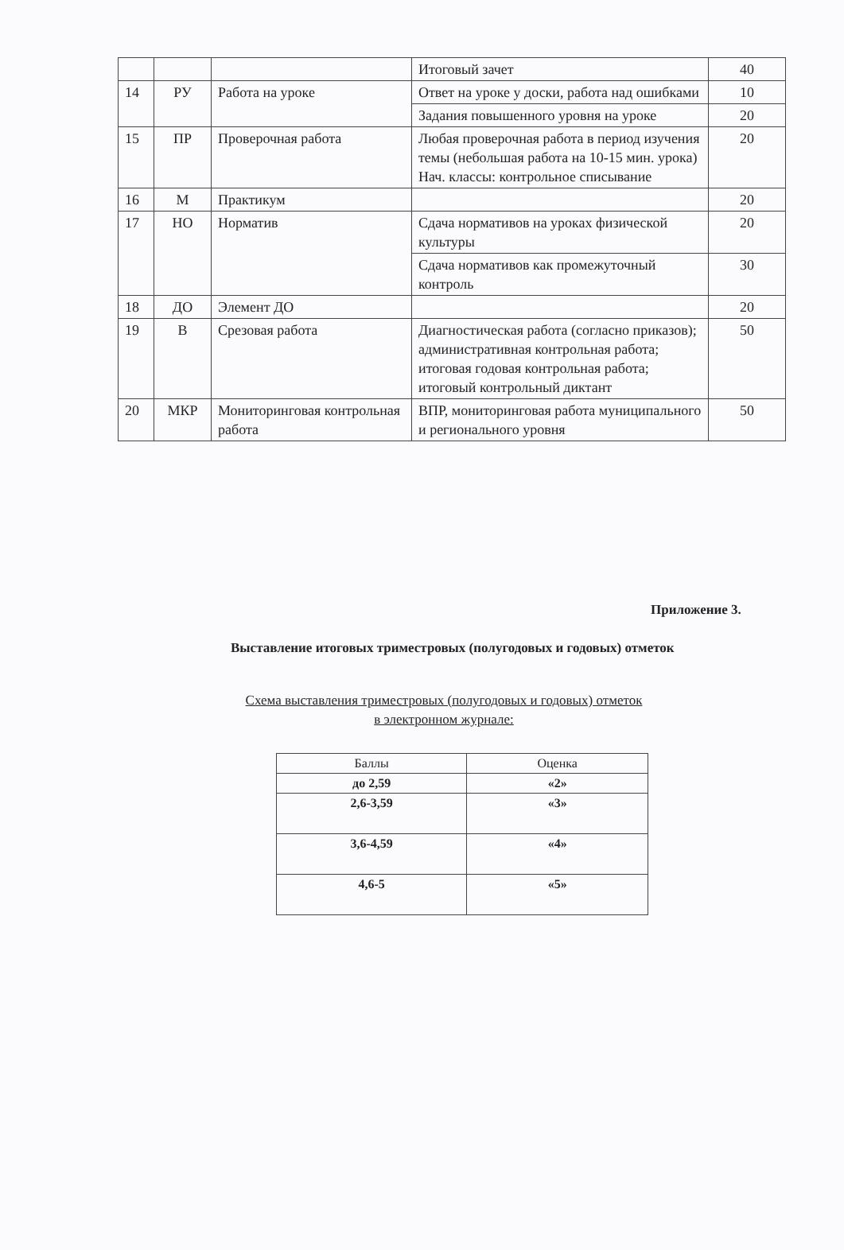| | | | Итоговый зачет | 40 |
| 14 | РУ | Работа на уроке | Ответ на уроке у доски, работа над ошибками | 10 |
| | | | Задания повышенного уровня на уроке | 20 |
| 15 | ПР | Проверочная работа | Любая проверочная работа в период изучения темы (небольшая работа на 10-15 мин. урока) Нач. классы: контрольное списывание | 20 |
| 16 | М | Практикум | | 20 |
| 17 | НО | Норматив | Сдача нормативов на уроках физической культуры | 20 |
| | | | Сдача нормативов как промежуточный контроль | 30 |
| 18 | ДО | Элемент ДО | | 20 |
| 19 | В | Срезовая работа | Диагностическая работа (согласно приказов); административная контрольная работа; итоговая годовая контрольная работа; итоговый контрольный диктант | 50 |
| 20 | МКР | Мониторинговая контрольная работа | ВПР, мониторинговая работа муниципального и регионального уровня | 50 |
Приложение 3.
Выставление итоговых триместровых (полугодовых и годовых) отметок
Схема выставления триместровых (полугодовых и годовых) отметок
в электронном журнале:
| Баллы | Оценка |
| --- | --- |
| до 2,59 | «2» |
| 2,6-3,59 | «3» |
| 3,6-4,59 | «4» |
| 4,6-5 | «5» |